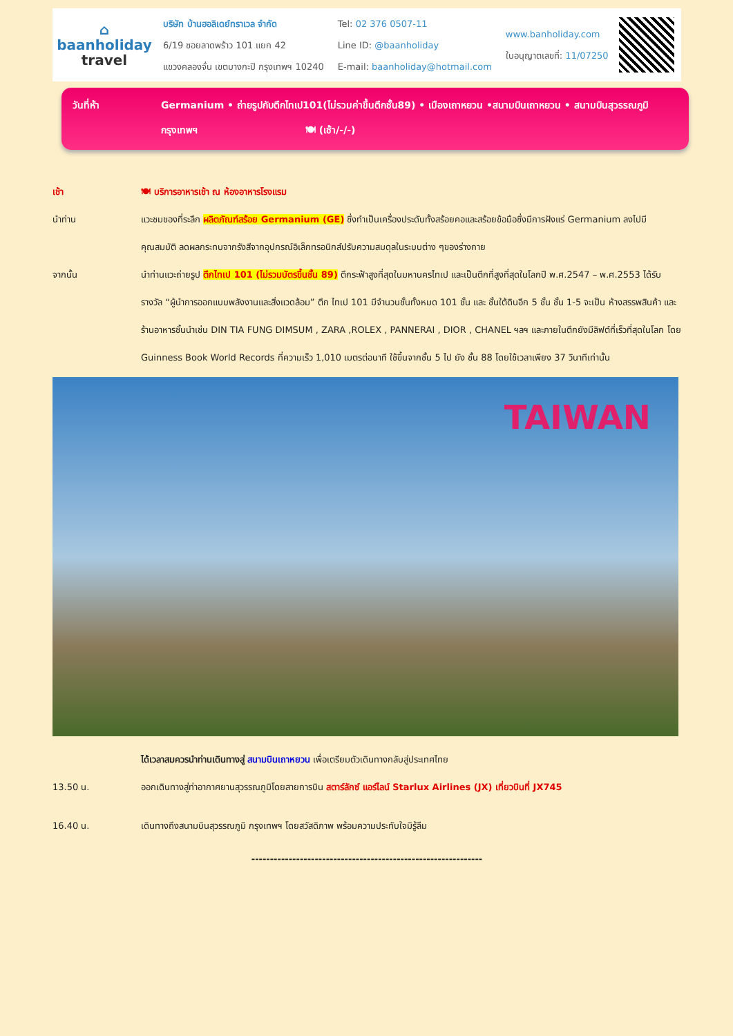⌂
baanholiday
travel
บริษัท บ้านฮอลิเดย์ทราเวล จำกัด
6/19 ซอยลาดพร้าว 101 แยก 42
แขวงคลองจั่น เขตบางกะปิ กรุงเทพฯ 10240
Tel: 02 376 0507-11
Line ID: @baanholiday
E-mail: baanholiday@hotmail.com
www.banholiday.com
ใบอนุญาตเลขที่: 11/07250
วันที่ห้า Germanium • ถ่ายรูปกับตึกไทเป101(ไม่รวมค่าขึ้นตึกชั้น89) • เมืองเถาหยวน •สนามบินเถาหยวน • สนามบินสุวรรณภูมิ
กรุงเทพฯ 🍽 (เช้า/-/-)
เช้า 🍽 บริการอาหารเช้า ณ ห้องอาหารโรงแรม
นำท่าน แวะชมของที่ระลึก ผลิตภัณฑ์สร้อย Germanium (GE) ซึ่งทำเป็นเครื่องประดับทั้งสร้อยคอและสร้อยข้อมือซึ่งมีการฝังแร่ Germanium ลงไปมีคุณสมบัติ ลดผลกระทบจากรังสีจากอุปกรณ์อิเล็กทรอนิกส์ปรับความสมดุลในระบบต่าง ๆของร่างกาย
จากนั้น นำท่านแวะถ่ายรูป ตึกไทเป 101 (ไม่รวมบัตรขึ้นชั้น 89) ตึกระฟ้าสูงที่สุดในมหานครไทเป และเป็นตึกที่สูงที่สุดในโลกปี พ.ศ.2547 – พ.ศ.2553 ได้รับรางวัล “ผู้นำการออกแบบพลังงานและสิ่งแวดล้อม” ตึก ไทเป 101 มีจำนวนชั้นทั้งหมด 101 ชั้น และ ชั้นใต้ดินอีก 5 ชั้น ชั้น 1-5 จะเป็น ห้างสรรพสินค้า และร้านอาหารชั้นนำเช่น DIN TIA FUNG DIMSUM , ZARA ,ROLEX , PANNERAI , DIOR , CHANEL ฯลฯ และภายในตึกยังมีลิฟต์ที่เร็วที่สุดในโลก โดย Guinness Book World Records ที่ความเร็ว 1,010 เมตรต่อนาที ใช้ขึ้นจากชั้น 5 ไป ยัง ชั้น 88 โดยใช้เวลาเพียง 37 วินาทีเท่านั้น
TAIWAN
ได้เวลาสมควรนำท่านเดินทางสู่ สนามบินเถาหยวน เพื่อเตรียมตัวเดินทางกลับสู่ประเทศไทย
13.50 น. ออกเดินทางสู่ท่าอากาศยานสุวรรณภูมิโดยสายการบิน สตาร์ลักซ์ แอร์ไลน์ Starlux Airlines (JX) เที่ยวบินที่ JX745
16.40 น. เดินทางถึงสนามบินสุวรรณภูมิ กรุงเทพฯ โดยสวัสดิภาพ พร้อมความประทับใจมิรู้ลืม
--------------------------------------------------------------